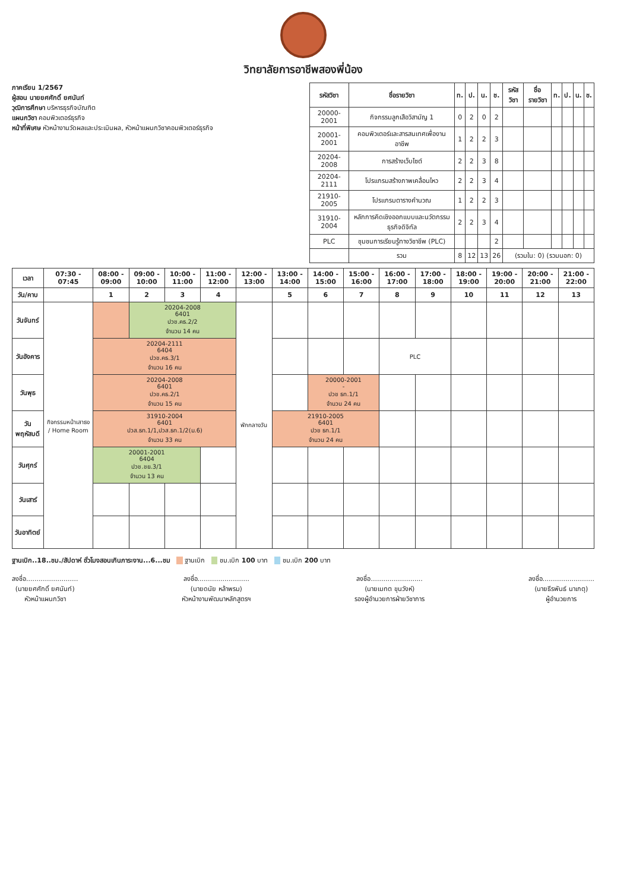วิทยาลัยการอาชีพสองพี่น้อง
ภาคเรียน 1/2567
ผู้สอน นายยศศักดิ์ ยศนันท์
วุฒิการศึกษา บริหารธุรกิจบัณฑิต
แผนกวิชา คอมพิวเตอร์ธุรกิจ
หน้าที่พิเศษ หัวหน้างานวัดผลและประเมินผล, หัวหน้าแผนกวิชาคอมพิวเตอร์ธุรกิจ
| รหัสวิชา | ชื่อรายวิชา | ท. | ป. | น. | ช. | รหัสวิชา | ชื่อรายวิชา | ท. | ป. | น. | ช. |
| --- | --- | --- | --- | --- | --- | --- | --- | --- | --- | --- | --- |
| 20000-2001 | กิจกรรมลูกเสือวิสามัญ 1 | 0 | 2 | 0 | 2 | | | | | | |
| 20001-2001 | คอมพิวเตอร์และสารสนเทศเพื่องานอาชีพ | 1 | 2 | 2 | 3 | | | | | | |
| 20204-2008 | การสร้างเว็บไซต์ | 2 | 2 | 3 | 8 | | | | | | |
| 20204-2111 | โปรแกรมสร้างภาพเคลื่อนไหว | 2 | 2 | 3 | 4 | | | | | | |
| 21910-2005 | โปรแกรมตารางคำนวณ | 1 | 2 | 2 | 3 | | | | | | |
| 31910-2004 | หลักการคิดเชิงออกแบบและนวัตกรรมธุรกิจดิจิทัล | 2 | 2 | 3 | 4 | | | | | | |
| PLC | ชุมชนการเรียนรู้ทางวิชาชีพ (PLC) | | | | 2 | | | | | | |
| | รวม | 8 | 12 | 13 | 26 | (รวมใน: 0) (รวมนอก: 0) | | | | | |
| เวลา | 07:30 - 07:45 | 08:00 - 09:00 | 09:00 - 10:00 | 10:00 - 11:00 | 11:00 - 12:00 | 12:00 - 13:00 | 13:00 - 14:00 | 14:00 - 15:00 | 15:00 - 16:00 | 16:00 - 17:00 | 17:00 - 18:00 | 18:00 - 19:00 | 19:00 - 20:00 | 20:00 - 21:00 | 21:00 - 22:00 |
| --- | --- | --- | --- | --- | --- | --- | --- | --- | --- | --- | --- | --- | --- | --- | --- |
| วัน/คาบ | | 1 | 2 | 3 | 4 | | 5 | 6 | 7 | 8 | 9 | 10 | 11 | 12 | 13 |
| วันจันทร์ | กิจกรรมหน้าเสาธง / Home Room | | 20204-2008 6401 ปวช.คธ.2/2 จำนวน 14 คน | | | พักกลางวัน | | | | | | | | | |
| วันอังคาร | | 20204-2111 6404 ปวช.คธ.3/1 จำนวน 16 คน | | | | | | | | PLC | | | | | |
| วันพุธ | | 20204-2008 6401 ปวช.คธ.2/1 จำนวน 15 คน | | | | | | 20000-2001 - ปวช ธท.1/1 จำนวน 24 คน | | | | | | | |
| วันพฤหัสบดี | | 31910-2004 6401 ปวส.ธท.1/1,ปวส.ธท.1/2(ม.6) จำนวน 33 คน | | | | | 21910-2005 6401 ปวช ธท.1/1 จำนวน 24 คน | | | | | | | | |
| วันศุกร์ | | 20001-2001 6404 ปวช.ชย.3/1 จำนวน 13 คน | | | | | | | | | | | | | |
| วันเสาร์ | | | | | | | | | | | | | | | |
| วันอาทิตย์ | | | | | | | | | | | | | | | |
ฐานเบิก..18..ชม./สัปดาห์ ชั่วโมงสอนเกินภาระงาน...6...ชม ฐานเบิก ชม.เบิก 100 บาท ชม.เบิก 200 บาท
ลงชื่อ.........................
(นายยศศักดิ์ ยศนันท์)
หัวหน้าแผนกวิชา
ลงชื่อ.........................
(นายดนัย หล้าพรม)
หัวหน้างานพัฒนาหลักสูตรฯ
ลงชื่อ.........................
(นายเมทต ขุนวังห์)
รองผู้อำนวยการฝ่ายวิชาการ
ลงชื่อ.........................
(นายธีรพันธ์ นาเกตุ)
ผู้อำนวยการ